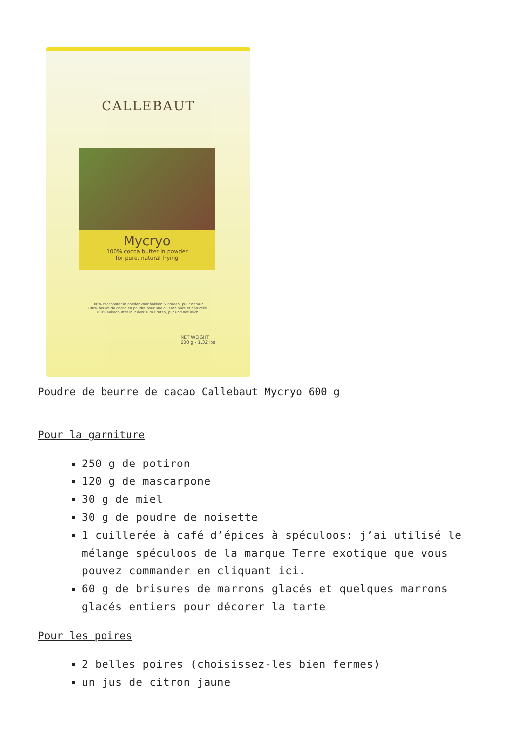CALLEBAUT
Mycryo
100% cocoa butter in powder
for pure, natural frying
100% cacaoboter in poeder voor bakken & braden, puur natuur
100% beurre de cacao en poudre pour une cuisson pure et naturelle
100% Kakaobutter in Pulver zum Braten, pur und natürlich
NET WEIGHT
600 g - 1.32 lbs
Poudre de beurre de cacao Callebaut Mycryo 600 g
Pour la garniture
250 g de potiron
120 g de mascarpone
30 g de miel
30 g de poudre de noisette
1 cuillerée à café d’épices à spéculoos: j’ai utilisé le mélange spéculoos de la marque Terre exotique que vous pouvez commander en cliquant ici.
60 g de brisures de marrons glacés et quelques marrons glacés entiers pour décorer la tarte
Pour les poires
2 belles poires (choisissez-les bien fermes)
un jus de citron jaune